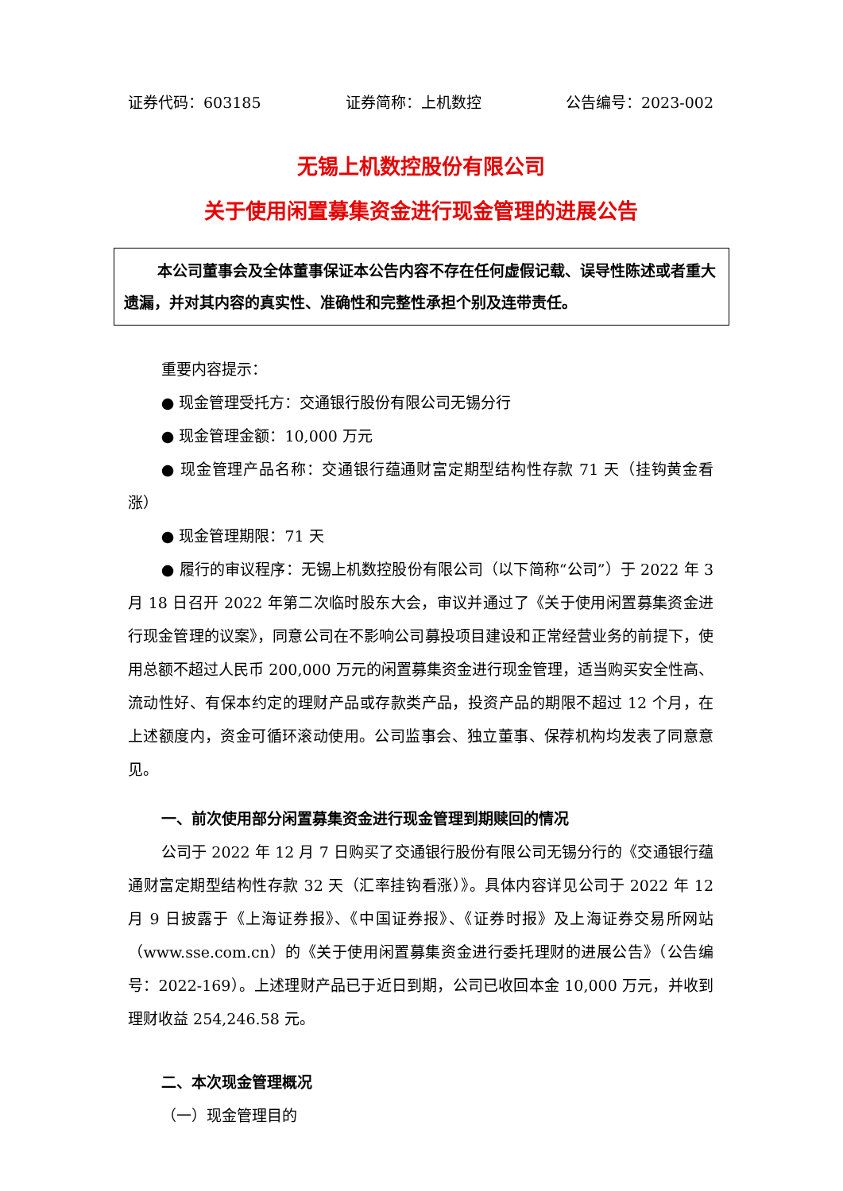证券代码：603185 证券简称：上机数控 公告编号：2023-002
无锡上机数控股份有限公司
关于使用闲置募集资金进行现金管理的进展公告
本公司董事会及全体董事保证本公告内容不存在任何虚假记载、误导性陈述或者重大遗漏，并对其内容的真实性、准确性和完整性承担个别及连带责任。
重要内容提示：
● 现金管理受托方：交通银行股份有限公司无锡分行
● 现金管理金额：10,000 万元
● 现金管理产品名称：交通银行蕴通财富定期型结构性存款 71 天（挂钩黄金看涨）
● 现金管理期限：71 天
● 履行的审议程序：无锡上机数控股份有限公司（以下简称“公司”）于 2022 年 3 月 18 日召开 2022 年第二次临时股东大会，审议并通过了《关于使用闲置募集资金进行现金管理的议案》，同意公司在不影响公司募投项目建设和正常经营业务的前提下，使用总额不超过人民币 200,000 万元的闲置募集资金进行现金管理，适当购买安全性高、流动性好、有保本约定的理财产品或存款类产品，投资产品的期限不超过 12 个月，在上述额度内，资金可循环滚动使用。公司监事会、独立董事、保荐机构均发表了同意意见。
一、前次使用部分闲置募集资金进行现金管理到期赎回的情况
公司于 2022 年 12 月 7 日购买了交通银行股份有限公司无锡分行的《交通银行蕴通财富定期型结构性存款 32 天（汇率挂钩看涨）》。具体内容详见公司于 2022 年 12 月 9 日披露于《上海证券报》、《中国证券报》、《证券时报》及上海证券交易所网站（www.sse.com.cn）的《关于使用闲置募集资金进行委托理财的进展公告》（公告编号：2022-169）。上述理财产品已于近日到期，公司已收回本金 10,000 万元，并收到理财收益 254,246.58 元。
二、本次现金管理概况
（一）现金管理目的